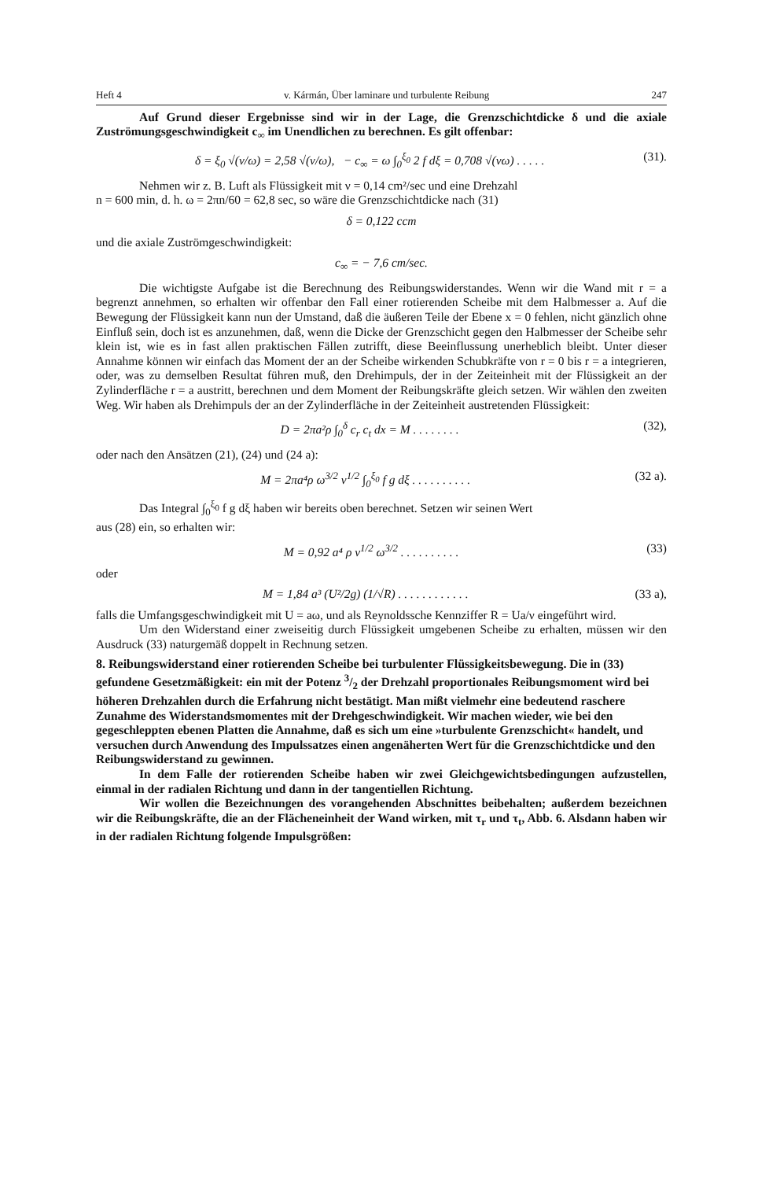Heft 4 v. Kármán, Über laminare und turbulente Reibung 247
Auf Grund dieser Ergebnisse sind wir in der Lage, die Grenzschichtdicke δ und die axiale Zuströmungsgeschwindigkeit c<sub>∞</sub> im Unendlichen zu berechnen. Es gilt offenbar:
δ = ξ<sub>0</sub> √(ν/ω) = 2,58 √(ν/ω), − c<sub>∞</sub> = ω ∫<sub>0</sub><sup>ξ<sub>0</sub></sup> 2 f dξ = 0,708 √(νω) . . . . . (31).
Nehmen wir z. B. Luft als Flüssigkeit mit ν = 0,14 cm²/sec und eine Drehzahl
n = 600 min, d. h. ω = 2πn/60 = 62,8 sec, so wäre die Grenzschichtdicke nach (31)
δ = 0,122 ccm
und die axiale Zuströmgeschwindigkeit:
c<sub>∞</sub> = − 7,6 cm/sec.
Die wichtigste Aufgabe ist die Berechnung des Reibungswiderstandes. Wenn wir die Wand mit r = a begrenzt annehmen, so erhalten wir offenbar den Fall einer rotierenden Scheibe mit dem Halbmesser a. Auf die Bewegung der Flüssigkeit kann nun der Umstand, daß die äußeren Teile der Ebene x = 0 fehlen, nicht gänzlich ohne Einfluß sein, doch ist es anzunehmen, daß, wenn die Dicke der Grenzschicht gegen den Halbmesser der Scheibe sehr klein ist, wie es in fast allen praktischen Fällen zutrifft, diese Beeinflussung unerheblich bleibt. Unter dieser Annahme können wir einfach das Moment der an der Scheibe wirkenden Schubkräfte von r = 0 bis r = a integrieren, oder, was zu demselben Resultat führen muß, den Drehimpuls, der in der Zeiteinheit mit der Flüssigkeit an der Zylinderfläche r = a austritt, berechnen und dem Moment der Reibungskräfte gleich setzen. Wir wählen den zweiten Weg. Wir haben als Drehimpuls der an der Zylinderfläche in der Zeiteinheit austretenden Flüssigkeit:
D = 2πa²ρ ∫<sub>0</sub><sup>δ</sup> c<sub>r</sub> c<sub>t</sub> dx = M . . . . . . . . (32),
oder nach den Ansätzen (21), (24) und (24 a):
M = 2πa⁴ρ ω<sup>3/2</sup> ν<sup>1/2</sup> ∫<sub>0</sub><sup>ξ<sub>0</sub></sup> f g dξ . . . . . . . . . . (32 a).
Das Integral ∫<sub>0</sub><sup>ξ<sub>0</sub></sup> f g dξ haben wir bereits oben berechnet. Setzen wir seinen Wert
aus (28) ein, so erhalten wir:
M = 0,92 a⁴ ρ ν<sup>1/2</sup> ω<sup>3/2</sup> . . . . . . . . . . (33)
oder
M = 1,84 a³ (U²/2g) (1/√R) . . . . . . . . . . . . (33 a),
falls die Umfangsgeschwindigkeit mit U = aω, und als Reynoldssche Kennziffer R = Ua/ν eingeführt wird.
Um den Widerstand einer zweiseitig durch Flüssigkeit umgebenen Scheibe zu erhalten, müssen wir den Ausdruck (33) naturgemäß doppelt in Rechnung setzen.
8. Reibungswiderstand einer rotierenden Scheibe bei turbulenter Flüssigkeitsbewegung.
Die in (33) gefundene Gesetzmäßigkeit: ein mit der Potenz 3/2 der Drehzahl proportionales Reibungsmoment wird bei höheren Drehzahlen durch die Erfahrung nicht bestätigt. Man mißt vielmehr eine bedeutend raschere Zunahme des Widerstandsmomentes mit der Drehgeschwindigkeit. Wir machen wieder, wie bei den gegeschleppten ebenen Platten die Annahme, daß es sich um eine »turbulente Grenzschicht« handelt, und versuchen durch Anwendung des Impulssatzes einen angenäherten Wert für die Grenzschichtdicke und den Reibungswiderstand zu gewinnen.
In dem Falle der rotierenden Scheibe haben wir zwei Gleichgewichtsbedingungen aufzustellen, einmal in der radialen Richtung und dann in der tangentiellen Richtung.
Wir wollen die Bezeichnungen des vorangehenden Abschnittes beibehalten; außerdem bezeichnen wir die Reibungskräfte, die an der Flächeneinheit der Wand wirken, mit τ<sub>r</sub> und τ<sub>t</sub>, Abb. 6. Alsdann haben wir in der radialen Richtung folgende Impulsgrößen: